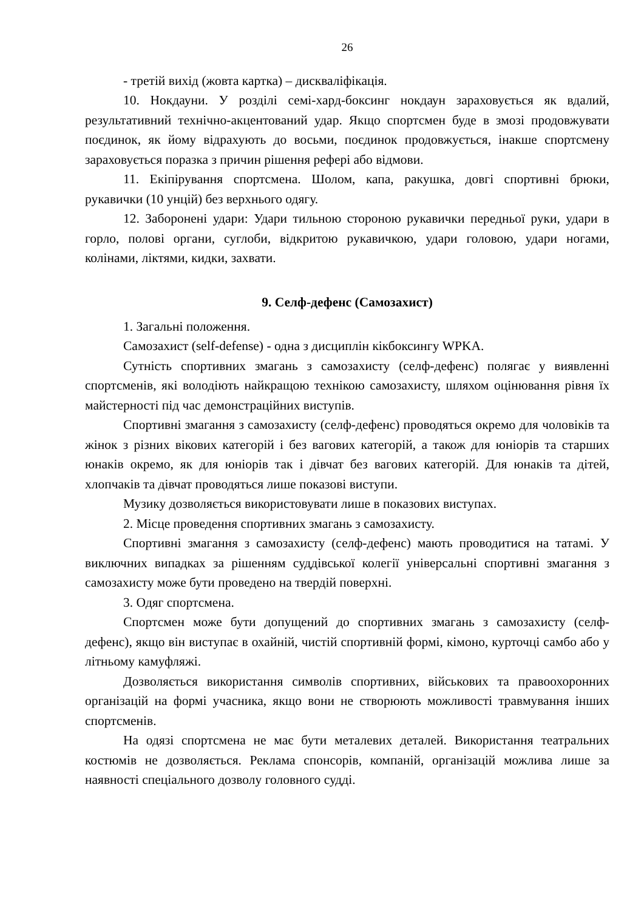26
- третій вихід (жовта картка) – дискваліфікація.
10. Нокдауни. У розділі семі-хард-боксинг нокдаун зараховується як вдалий, результативний технічно-акцентований удар. Якщо спортсмен буде в змозі продовжувати поєдинок, як йому відрахують до восьми, поєдинок продовжується, інакше спортсмену зараховується поразка з причин рішення рефері або відмови.
11. Екіпірування спортсмена. Шолом, капа, ракушка, довгі спортивні брюки, рукавички (10 унцій) без верхнього одягу.
12. Заборонені удари: Удари тильною стороною рукавички передньої руки, удари в горло, полові органи, суглоби, відкритою рукавичкою, удари головою, удари ногами, колінами, ліктями, кидки, захвати.
9. Селф-дефенс (Самозахист)
1. Загальні положення.
Самозахист (self-defense) - одна з дисциплін кікбоксингу WPKA.
Сутність спортивних змагань з самозахисту (селф-дефенс) полягає у виявленні спортсменів, які володіють найкращою технікою самозахисту, шляхом оцінювання рівня їх майстерності під час демонстраційних виступів.
Спортивні змагання з самозахисту (селф-дефенс) проводяться окремо для чоловіків та жінок з різних вікових категорій і без вагових категорій, а також для юніорів та старших юнаків окремо, як для юніорів так і дівчат без вагових категорій. Для юнаків та дітей, хлопчаків та дівчат проводяться лише показові виступи.
Музику дозволяється використовувати лише в показових виступах.
2. Місце проведення спортивних змагань з самозахисту.
Спортивні змагання з самозахисту (селф-дефенс) мають проводитися на татамі. У виключних випадках за рішенням суддівської колегії універсальні спортивні змагання з самозахисту може бути проведено на твердій поверхні.
3. Одяг спортсмена.
Спортсмен може бути допущений до спортивних змагань з самозахисту (селф-дефенс), якщо він виступає в охайній, чистій спортивній формі, кімоно, курточці самбо або у літньому камуфляжі.
Дозволяється використання символів спортивних, військових та правоохоронних організацій на формі учасника, якщо вони не створюють можливості травмування інших спортсменів.
На одязі спортсмена не має бути металевих деталей. Використання театральних костюмів не дозволяється. Реклама спонсорів, компаній, організацій можлива лише за наявності спеціального дозволу головного судді.